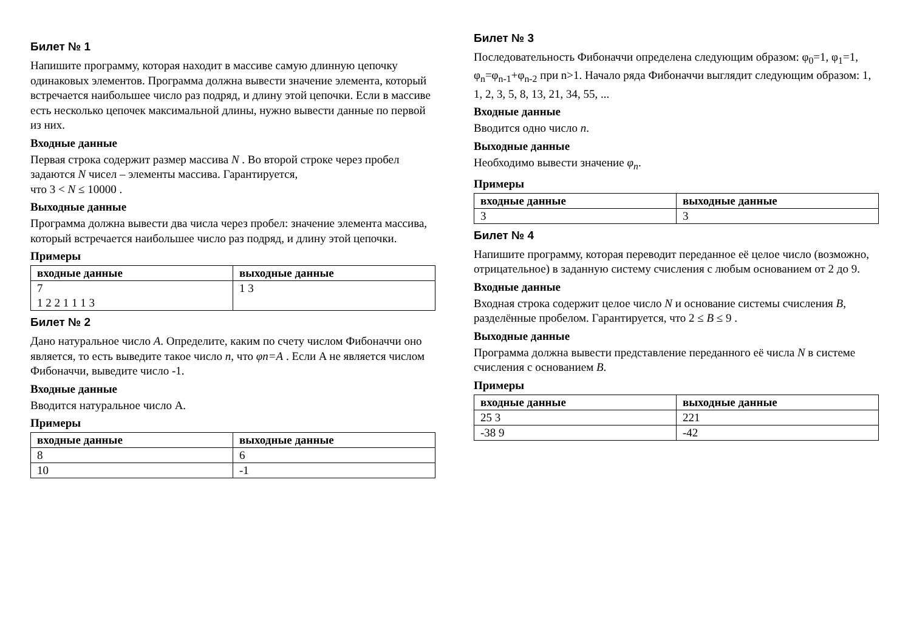Билет № 1
Напишите программу, которая находит в массиве самую длинную цепочку одинаковых элементов. Программа должна вывести значение элемента, который встречается наибольшее число раз подряд, и длину этой цепочки. Если в массиве есть несколько цепочек максимальной длины, нужно вывести данные по первой из них.
Входные данные
Первая строка содержит размер массива N . Во второй строке через пробел задаются N чисел – элементы массива. Гарантируется,
что 3 < N ≤ 10000 .
Выходные данные
Программа должна вывести два числа через пробел: значение элемента массива, который встречается наибольшее число раз подряд, и длину этой цепочки.
Примеры
| входные данные | выходные данные |
| --- | --- |
| 7 1 2 2 1 1 1 3 | 1 3 |
Билет № 2
Дано натуральное число A. Определите, каким по счету числом Фибоначчи оно является, то есть выведите такое число n, что φn=A . Если A не является числом Фибоначчи, выведите число -1.
Входные данные
Вводится натуральное число A.
Примеры
| входные данные | выходные данные |
| --- | --- |
| 8 | 6 |
| 10 | -1 |
Билет № 3
Последовательность Фибоначчи определена следующим образом: φ<sub>0</sub>=1, φ<sub>1</sub>=1, φ<sub>n</sub>=φ<sub>n-1</sub>+φ<sub>n-2</sub> при n>1. Начало ряда Фибоначчи выглядит следующим образом: 1, 1, 2, 3, 5, 8, 13, 21, 34, 55, ...
Входные данные
Вводится одно число n.
Выходные данные
Необходимо вывести значение φ<sub>n</sub>.
Примеры
| входные данные | выходные данные |
| --- | --- |
| 3 | 3 |
Билет № 4
Напишите программу, которая переводит переданное её целое число (возможно, отрицательное) в заданную систему счисления с любым основанием от 2 до 9.
Входные данные
Входная строка содержит целое число N и основание системы счисления B, разделённые пробелом. Гарантируется, что 2 ≤ B ≤ 9 .
Выходные данные
Программа должна вывести представление переданного её числа N в системе счисления с основанием B.
Примеры
| входные данные | выходные данные |
| --- | --- |
| 25 3 | 221 |
| -38 9 | -42 |